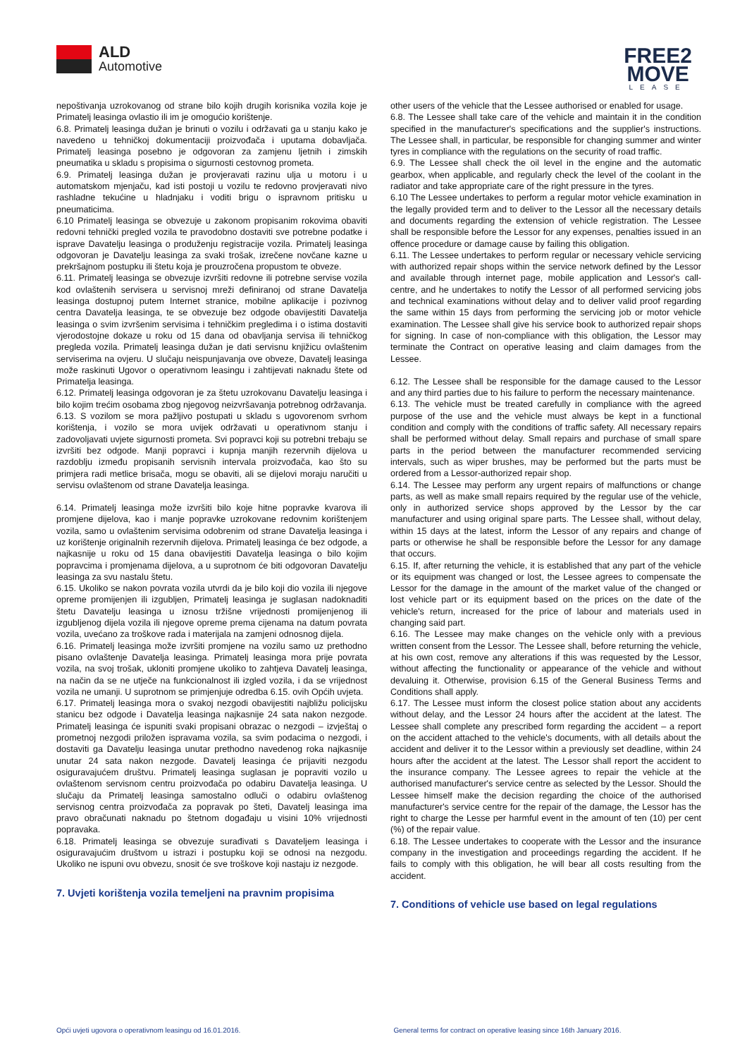ALD
Automotive
FREE2
MOVE
LEASE
nepoštivanja uzrokovanog od strane bilo kojih drugih korisnika vozila koje je Primatelj leasinga ovlastio ili im je omogućio korištenje.
6.8. Primatelj leasinga dužan je brinuti o vozilu i održavati ga u stanju kako je navedeno u tehničkoj dokumentaciji proizvođača i uputama dobavljača. Primatelj leasinga posebno je odgovoran za zamjenu ljetnih i zimskih pneumatika u skladu s propisima o sigurnosti cestovnog prometa.
6.9. Primatelj leasinga dužan je provjeravati razinu ulja u motoru i u automatskom mjenjaču, kad isti postoji u vozilu te redovno provjeravati nivo rashladne tekućine u hladnjaku i voditi brigu o ispravnom pritisku u pneumaticima.
6.10 Primatelj leasinga se obvezuje u zakonom propisanim rokovima obaviti redovni tehnički pregled vozila te pravodobno dostaviti sve potrebne podatke i isprave Davatelju leasinga o produženju registracije vozila. Primatelj leasinga odgovoran je Davatelju leasinga za svaki trošak, izrečene novčane kazne u prekršajnom postupku ili štetu koja je prouzročena propustom te obveze.
6.11. Primatelj leasinga se obvezuje izvršiti redovne ili potrebne servise vozila kod ovlaštenih servisera u servisnoj mreži definiranoj od strane Davatelja leasinga dostupnoj putem Internet stranice, mobilne aplikacije i pozivnog centra Davatelja leasinga, te se obvezuje bez odgode obavijestiti Davatelja leasinga o svim izvršenim servisima i tehničkim pregledima i o istima dostaviti vjerodostojne dokaze u roku od 15 dana od obavljanja servisa ili tehničkog pregleda vozila. Primatelj leasinga dužan je dati servisnu knjižicu ovlaštenim serviserima na ovjeru. U slučaju neispunjavanja ove obveze, Davatelj leasinga može raskinuti Ugovor o operativnom leasingu i zahtijevati naknadu štete od Primatelja leasinga.
6.12. Primatelj leasinga odgovoran je za štetu uzrokovanu Davatelju leasinga i bilo kojim trećim osobama zbog njegovog neizvršavanja potrebnog održavanja.
6.13. S vozilom se mora pažljivo postupati u skladu s ugovorenom svrhom korištenja, i vozilo se mora uvijek održavati u operativnom stanju i zadovoljavati uvjete sigurnosti prometa. Svi popravci koji su potrebni trebaju se izvršiti bez odgode. Manji popravci i kupnja manjih rezervnih dijelova u razdoblju između propisanih servisnih intervala proizvođača, kao što su primjera radi metlice brisača, mogu se obaviti, ali se dijelovi moraju naručiti u servisu ovlaštenom od strane Davatelja leasinga.
6.14. Primatelj leasinga može izvršiti bilo koje hitne popravke kvarova ili promjene dijelova, kao i manje popravke uzrokovane redovnim korištenjem vozila, samo u ovlaštenim servisima odobrenim od strane Davatelja leasinga i uz korištenje originalnih rezervnih dijelova. Primatelj leasinga će bez odgode, a najkasnije u roku od 15 dana obavijestiti Davatelja leasinga o bilo kojim popravcima i promjenama dijelova, a u suprotnom će biti odgovoran Davatelju leasinga za svu nastalu štetu.
6.15. Ukoliko se nakon povrata vozila utvrdi da je bilo koji dio vozila ili njegove opreme promijenjen ili izgubljen, Primatelj leasinga je suglasan nadoknaditi štetu Davatelju leasinga u iznosu tržišne vrijednosti promijenjenog ili izgubljenog dijela vozila ili njegove opreme prema cijenama na datum povrata vozila, uvećano za troškove rada i materijala na zamjeni odnosnog dijela.
6.16. Primatelj leasinga može izvršiti promjene na vozilu samo uz prethodno pisano ovlaštenje Davatelja leasinga. Primatelj leasinga mora prije povrata vozila, na svoj trošak, ukloniti promjene ukoliko to zahtjeva Davatelj leasinga, na način da se ne utječe na funkcionalnost ili izgled vozila, i da se vrijednost vozila ne umanji. U suprotnom se primjenjuje odredba 6.15. ovih Općih uvjeta.
6.17. Primatelj leasinga mora o svakoj nezgodi obavijestiti najbližu policijsku stanicu bez odgode i Davatelja leasinga najkasnije 24 sata nakon nezgode. Primatelj leasinga će ispuniti svaki propisani obrazac o nezgodi – izvještaj o prometnoj nezgodi priložen ispravama vozila, sa svim podacima o nezgodi, i dostaviti ga Davatelju leasinga unutar prethodno navedenog roka najkasnije unutar 24 sata nakon nezgode. Davatelj leasinga će prijaviti nezgodu osiguravajućem društvu. Primatelj leasinga suglasan je popraviti vozilo u ovlaštenom servisnom centru proizvođača po odabiru Davatelja leasinga. U slučaju da Primatelj leasinga samostalno odluči o odabiru ovlaštenog servisnog centra proizvođača za popravak po šteti, Davatelj leasinga ima pravo obračunati naknadu po štetnom događaju u visini 10% vrijednosti popravaka.
6.18. Primatelj leasinga se obvezuje surađivati s Davateljem leasinga i osiguravajućim društvom u istrazi i postupku koji se odnosi na nezgodu. Ukoliko ne ispuni ovu obvezu, snosit će sve troškove koji nastaju iz nezgode.
7. Uvjeti korištenja vozila temeljeni na pravnim propisima
other users of the vehicle that the Lessee authorised or enabled for usage.
6.8. The Lessee shall take care of the vehicle and maintain it in the condition specified in the manufacturer's specifications and the supplier's instructions. The Lessee shall, in particular, be responsible for changing summer and winter tyres in compliance with the regulations on the security of road traffic.
6.9. The Lessee shall check the oil level in the engine and the automatic gearbox, when applicable, and regularly check the level of the coolant in the radiator and take appropriate care of the right pressure in the tyres.
6.10 The Lessee undertakes to perform a regular motor vehicle examination in the legally provided term and to deliver to the Lessor all the necessary details and documents regarding the extension of vehicle registration. The Lessee shall be responsible before the Lessor for any expenses, penalties issued in an offence procedure or damage cause by failing this obligation.
6.11. The Lessee undertakes to perform regular or necessary vehicle servicing with authorized repair shops within the service network defined by the Lessor and available through internet page, mobile application and Lessor's call-centre, and he undertakes to notify the Lessor of all performed servicing jobs and technical examinations without delay and to deliver valid proof regarding the same within 15 days from performing the servicing job or motor vehicle examination. The Lessee shall give his service book to authorized repair shops for signing. In case of non-compliance with this obligation, the Lessor may terminate the Contract on operative leasing and claim damages from the Lessee.
6.12. The Lessee shall be responsible for the damage caused to the Lessor and any third parties due to his failure to perform the necessary maintenance.
6.13. The vehicle must be treated carefully in compliance with the agreed purpose of the use and the vehicle must always be kept in a functional condition and comply with the conditions of traffic safety. All necessary repairs shall be performed without delay. Small repairs and purchase of small spare parts in the period between the manufacturer recommended servicing intervals, such as wiper brushes, may be performed but the parts must be ordered from a Lessor-authorized repair shop.
6.14. The Lessee may perform any urgent repairs of malfunctions or change parts, as well as make small repairs required by the regular use of the vehicle, only in authorized service shops approved by the Lessor by the car manufacturer and using original spare parts. The Lessee shall, without delay, within 15 days at the latest, inform the Lessor of any repairs and change of parts or otherwise he shall be responsible before the Lessor for any damage that occurs.
6.15. If, after returning the vehicle, it is established that any part of the vehicle or its equipment was changed or lost, the Lessee agrees to compensate the Lessor for the damage in the amount of the market value of the changed or lost vehicle part or its equipment based on the prices on the date of the vehicle's return, increased for the price of labour and materials used in changing said part.
6.16. The Lessee may make changes on the vehicle only with a previous written consent from the Lessor. The Lessee shall, before returning the vehicle, at his own cost, remove any alterations if this was requested by the Lessor, without affecting the functionality or appearance of the vehicle and without devaluing it. Otherwise, provision 6.15 of the General Business Terms and Conditions shall apply.
6.17. The Lessee must inform the closest police station about any accidents without delay, and the Lessor 24 hours after the accident at the latest. The Lessee shall complete any prescribed form regarding the accident – a report on the accident attached to the vehicle's documents, with all details about the accident and deliver it to the Lessor within a previously set deadline, within 24 hours after the accident at the latest. The Lessor shall report the accident to the insurance company. The Lessee agrees to repair the vehicle at the authorised manufacturer's service centre as selected by the Lessor. Should the Lessee himself make the decision regarding the choice of the authorised manufacturer's service centre for the repair of the damage, the Lessor has the right to charge the Lesse per harmful event in the amount of ten (10) per cent (%) of the repair value.
6.18. The Lessee undertakes to cooperate with the Lessor and the insurance company in the investigation and proceedings regarding the accident. If he fails to comply with this obligation, he will bear all costs resulting from the accident.
7. Conditions of vehicle use based on legal regulations
Opći uvjeti ugovora o operativnom leasingu od 16.01.2016.
General terms for contract on operative leasing since 16th January 2016.